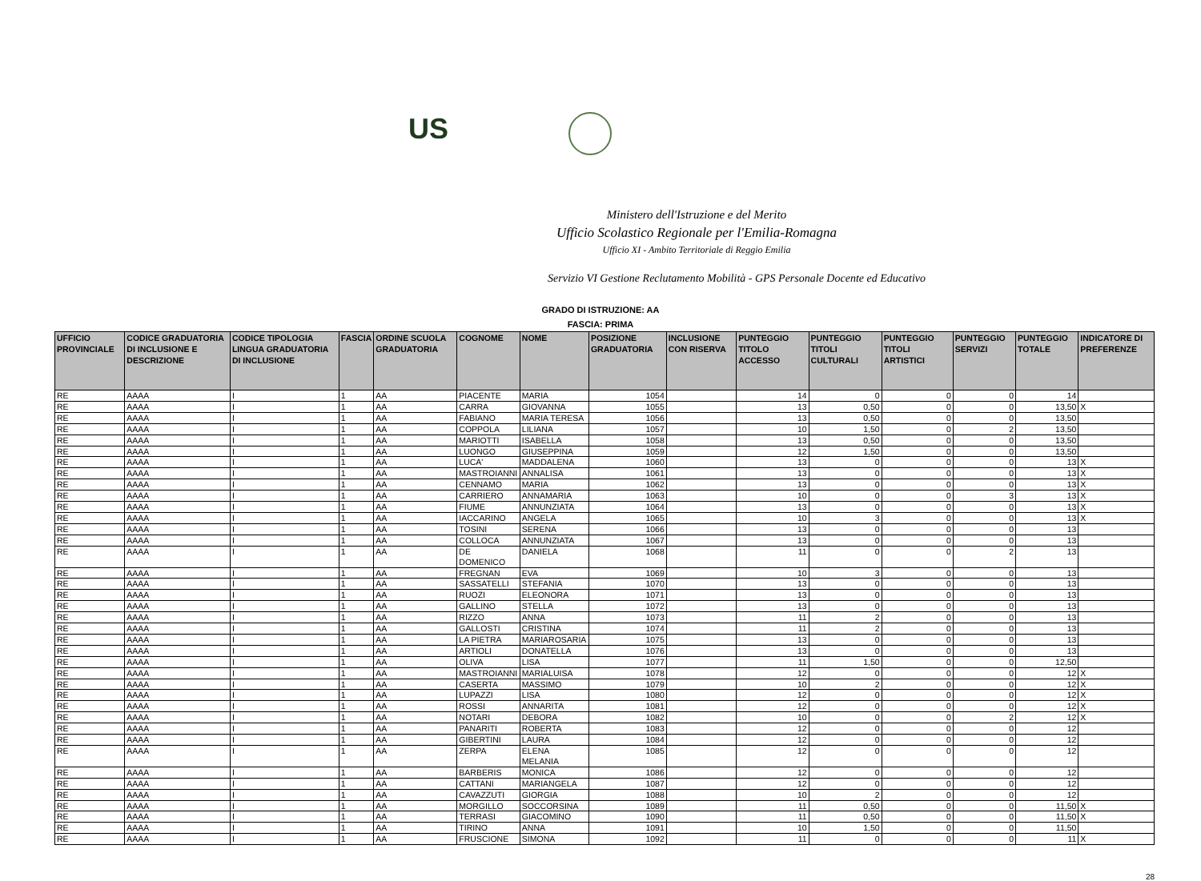US
Ministero dell'Istruzione e del Merito
Ufficio Scolastico Regionale per l'Emilia-Romagna
Ufficio XI - Ambito Territoriale di Reggio Emilia
Servizio VI Gestione Reclutamento Mobilità - GPS Personale Docente ed Educativo
GRADO DI ISTRUZIONE: AA
FASCIA: PRIMA
| UFFICIO PROVINCIALE | CODICE GRADUATORIA DI INCLUSIONE E DESCRIZIONE | CODICE TIPOLOGIA LINGUA GRADUATORIA DI INCLUSIONE | FASCIA | ORDINE SCUOLA GRADUATORIA | COGNOME | NOME | POSIZIONE GRADUATORIA | INCLUSIONE CON RISERVA | PUNTEGGIO TITOLO ACCESSO | PUNTEGGIO TITOLI CULTURALI | PUNTEGGIO TITOLI ARTISTICI | PUNTEGGIO SERVIZI | PUNTEGGIO TOTALE | INDICATORE DI PREFERENZE |
| --- | --- | --- | --- | --- | --- | --- | --- | --- | --- | --- | --- | --- | --- | --- |
| RE | AAAA | I | 1 | AA | PIACENTE | MARIA | 1054 | | 14 | 0 | 0 | 0 | 14 | |
| RE | AAAA | I | 1 | AA | CARRA | GIOVANNA | 1055 | | 13 | 0,50 | 0 | 0 | 13,50 | X |
| RE | AAAA | I | 1 | AA | FABIANO | MARIA TERESA | 1056 | | 13 | 0,50 | 0 | 0 | 13,50 | |
| RE | AAAA | I | 1 | AA | COPPOLA | LILIANA | 1057 | | 10 | 1,50 | 0 | 2 | 13,50 | |
| RE | AAAA | I | 1 | AA | MARIOTTI | ISABELLA | 1058 | | 13 | 0,50 | 0 | 0 | 13,50 | |
| RE | AAAA | I | 1 | AA | LUONGO | GIUSEPPINA | 1059 | | 12 | 1,50 | 0 | 0 | 13,50 | |
| RE | AAAA | I | 1 | AA | LUCA' | MADDALENA | 1060 | | 13 | 0 | 0 | 0 | 13 | X |
| RE | AAAA | I | 1 | AA | MASTROIANNI | ANNALISA | 1061 | | 13 | 0 | 0 | 0 | 13 | X |
| RE | AAAA | I | 1 | AA | CENNAMO | MARIA | 1062 | | 13 | 0 | 0 | 0 | 13 | X |
| RE | AAAA | I | 1 | AA | CARRIERO | ANNAMARIA | 1063 | | 10 | 0 | 0 | 3 | 13 | X |
| RE | AAAA | I | 1 | AA | FIUME | ANNUNZIATA | 1064 | | 13 | 0 | 0 | 0 | 13 | X |
| RE | AAAA | I | 1 | AA | IACCARINO | ANGELA | 1065 | | 10 | 3 | 0 | 0 | 13 | X |
| RE | AAAA | I | 1 | AA | TOSINI | SERENA | 1066 | | 13 | 0 | 0 | 0 | 13 | |
| RE | AAAA | I | 1 | AA | COLLOCA | ANNUNZIATA | 1067 | | 13 | 0 | 0 | 0 | 13 | |
| RE | AAAA | I | 1 | AA | DE DOMENICO | DANIELA | 1068 | | 11 | 0 | 0 | 2 | 13 | |
| RE | AAAA | I | 1 | AA | FREGNAN | EVA | 1069 | | 10 | 3 | 0 | 0 | 13 | |
| RE | AAAA | I | 1 | AA | SASSATELLI | STEFANIA | 1070 | | 13 | 0 | 0 | 0 | 13 | |
| RE | AAAA | I | 1 | AA | RUOZI | ELEONORA | 1071 | | 13 | 0 | 0 | 0 | 13 | |
| RE | AAAA | I | 1 | AA | GALLINO | STELLA | 1072 | | 13 | 0 | 0 | 0 | 13 | |
| RE | AAAA | I | 1 | AA | RIZZO | ANNA | 1073 | | 11 | 2 | 0 | 0 | 13 | |
| RE | AAAA | I | 1 | AA | GALLOSTI | CRISTINA | 1074 | | 11 | 2 | 0 | 0 | 13 | |
| RE | AAAA | I | 1 | AA | LA PIETRA | MARIAROSARIA | 1075 | | 13 | 0 | 0 | 0 | 13 | |
| RE | AAAA | I | 1 | AA | ARTIOLI | DONATELLA | 1076 | | 13 | 0 | 0 | 0 | 13 | |
| RE | AAAA | I | 1 | AA | OLIVA | LISA | 1077 | | 11 | 1,50 | 0 | 0 | 12,50 | |
| RE | AAAA | I | 1 | AA | MASTROIANNI | MARIALUISA | 1078 | | 12 | 0 | 0 | 0 | 12 | X |
| RE | AAAA | I | 1 | AA | CASERTA | MASSIMO | 1079 | | 10 | 2 | 0 | 0 | 12 | X |
| RE | AAAA | I | 1 | AA | LUPAZZI | LISA | 1080 | | 12 | 0 | 0 | 0 | 12 | X |
| RE | AAAA | I | 1 | AA | ROSSI | ANNARITA | 1081 | | 12 | 0 | 0 | 0 | 12 | X |
| RE | AAAA | I | 1 | AA | NOTARI | DEBORA | 1082 | | 10 | 0 | 0 | 2 | 12 | X |
| RE | AAAA | I | 1 | AA | PANARITI | ROBERTA | 1083 | | 12 | 0 | 0 | 0 | 12 | |
| RE | AAAA | I | 1 | AA | GIBERTINI | LAURA | 1084 | | 12 | 0 | 0 | 0 | 12 | |
| RE | AAAA | I | 1 | AA | ZERPA | ELENA MELANIA | 1085 | | 12 | 0 | 0 | 0 | 12 | |
| RE | AAAA | I | 1 | AA | BARBERIS | MONICA | 1086 | | 12 | 0 | 0 | 0 | 12 | |
| RE | AAAA | I | 1 | AA | CATTANI | MARIANGELA | 1087 | | 12 | 0 | 0 | 0 | 12 | |
| RE | AAAA | I | 1 | AA | CAVAZZUTI | GIORGIA | 1088 | | 10 | 2 | 0 | 0 | 12 | |
| RE | AAAA | I | 1 | AA | MORGILLO | SOCCORSINA | 1089 | | 11 | 0,50 | 0 | 0 | 11,50 | X |
| RE | AAAA | I | 1 | AA | TERRASI | GIACOMINO | 1090 | | 11 | 0,50 | 0 | 0 | 11,50 | X |
| RE | AAAA | I | 1 | AA | TIRINO | ANNA | 1091 | | 10 | 1,50 | 0 | 0 | 11,50 | |
| RE | AAAA | I | 1 | AA | FRUSCIONE | SIMONA | 1092 | | 11 | 0 | 0 | 0 | 11 | X |
28